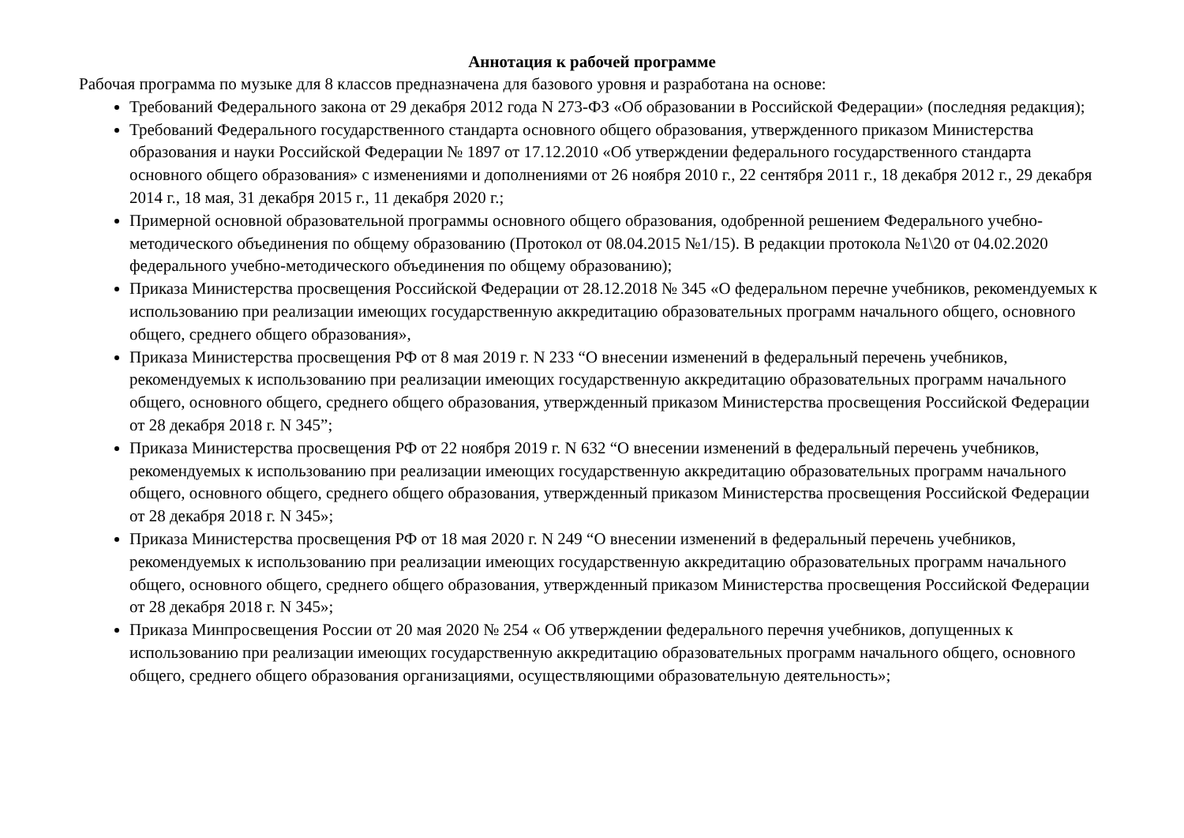Аннотация к рабочей программе
Рабочая программа по музыке для 8 классов предназначена для базового уровня и разработана на основе:
Требований Федерального закона от 29 декабря 2012 года N 273-ФЗ «Об образовании в Российской Федерации» (последняя редакция);
Требований Федерального государственного стандарта основного общего образования, утвержденного приказом Министерства образования и науки Российской Федерации № 1897 от 17.12.2010 «Об утверждении федерального государственного стандарта основного общего образования» с изменениями и дополнениями от 26 ноября 2010 г., 22 сентября 2011 г., 18 декабря 2012 г., 29 декабря 2014 г., 18 мая, 31 декабря 2015 г., 11 декабря 2020 г.;
Примерной основной образовательной программы основного общего образования, одобренной решением Федерального учебно-методического объединения по общему образованию (Протокол от 08.04.2015 №1/15). В редакции протокола №1\20 от 04.02.2020 федерального учебно-методического объединения по общему образованию);
Приказа Министерства просвещения Российской Федерации от 28.12.2018 № 345 «О федеральном перечне учебников, рекомендуемых к использованию при реализации имеющих государственную аккредитацию образовательных программ начального общего, основного общего, среднего общего образования»,
Приказа Министерства просвещения РФ от 8 мая 2019 г. N 233 “О внесении изменений в федеральный перечень учебников, рекомендуемых к использованию при реализации имеющих государственную аккредитацию образовательных программ начального общего, основного общего, среднего общего образования, утвержденный приказом Министерства просвещения Российской Федерации от 28 декабря 2018 г. N 345”;
Приказа Министерства просвещения РФ от 22 ноября 2019 г. N 632 “О внесении изменений в федеральный перечень учебников, рекомендуемых к использованию при реализации имеющих государственную аккредитацию образовательных программ начального общего, основного общего, среднего общего образования, утвержденный приказом Министерства просвещения Российской Федерации от 28 декабря 2018 г. N 345»;
Приказа Министерства просвещения РФ от 18 мая 2020 г. N 249 “О внесении изменений в федеральный перечень учебников, рекомендуемых к использованию при реализации имеющих государственную аккредитацию образовательных программ начального общего, основного общего, среднего общего образования, утвержденный приказом Министерства просвещения Российской Федерации от 28 декабря 2018 г. N 345»;
Приказа Минпросвещения России от 20 мая 2020 № 254 « Об утверждении федерального перечня учебников, допущенных к использованию при реализации имеющих государственную аккредитацию образовательных программ начального общего, основного общего, среднего общего образования организациями, осуществляющими образовательную деятельность»;